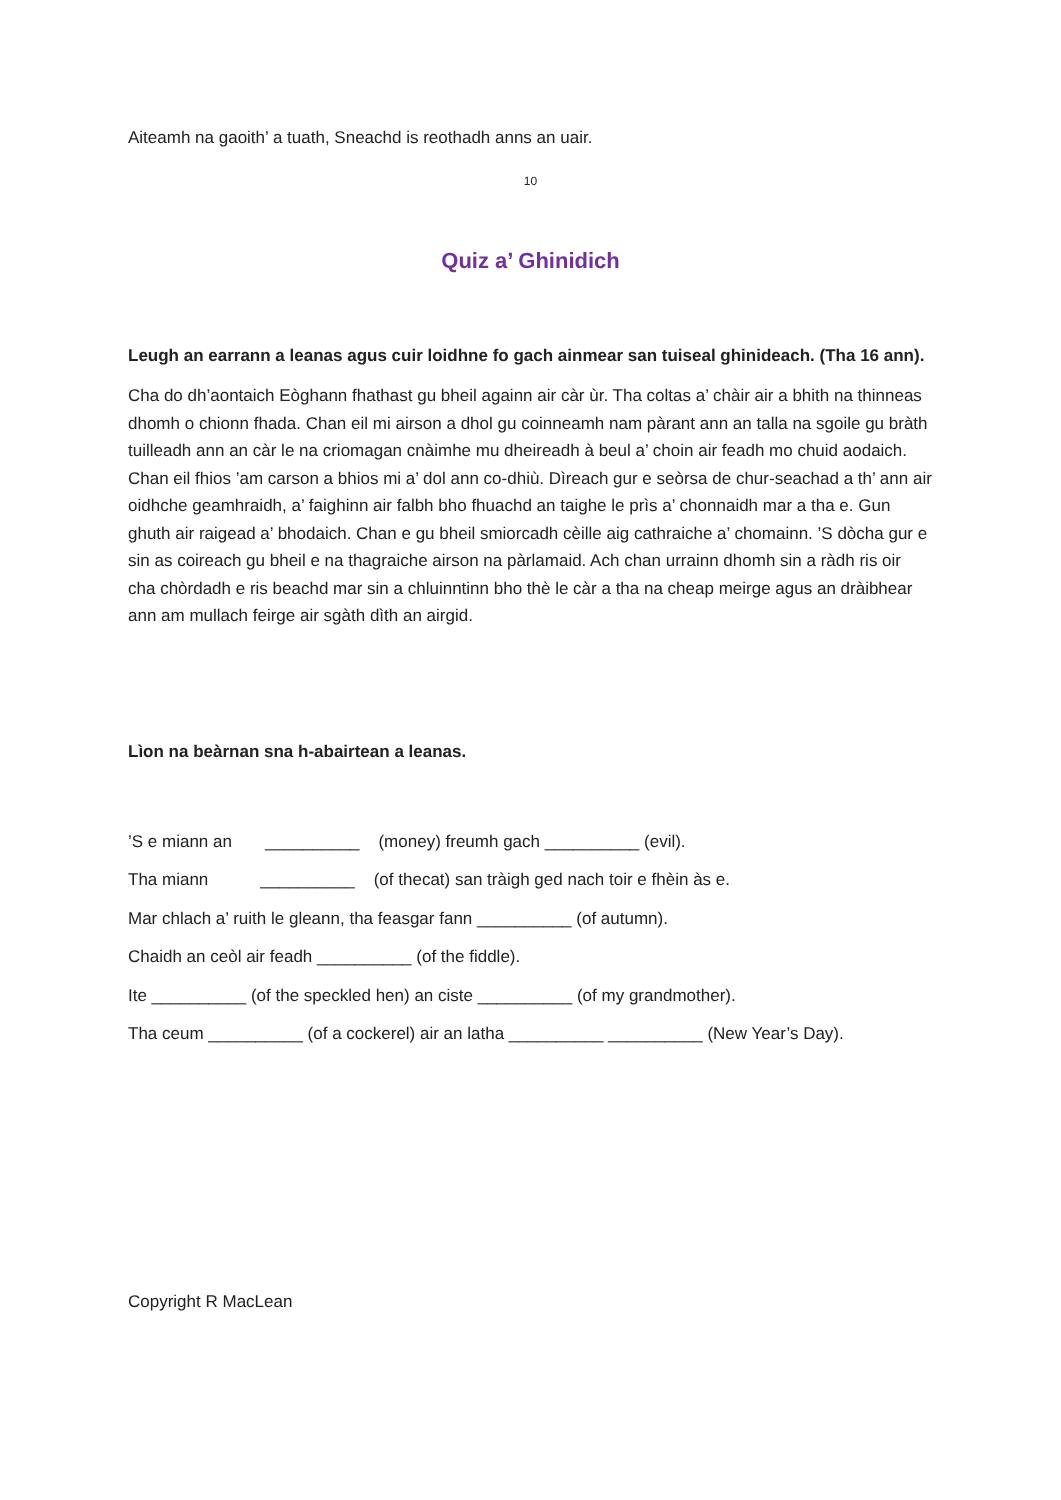Aiteamh na gaoith’ a tuath, Sneachd is reothadh anns an uair.
10
Quiz a’ Ghinidich
Leugh an earrann a leanas agus cuir loidhne fo gach ainmear san tuiseal ghinideach. (Tha 16 ann).
Cha do dh’aontaich Eòghann fhathast gu bheil againn air càr ùr. Tha coltas a’ chàir air a bhith na thinneas dhomh o chionn fhada. Chan eil mi airson a dhol gu coinneamh nam pàrant ann an talla na sgoile gu bràth tuilleadh ann an càr le na criomagan cnàimhe mu dheireadh à beul a’ choin air feadh mo chuid aodaich. Chan eil fhios ’am carson a bhios mi a’ dol ann co-dhiù. Dìreach gur e seòrsa de chur-seachad a th’ ann air oidhche geamhraidh, a’ faighinn air falbh bho fhuachd an taighe le prìs a’ chonnaidh mar a tha e. Gun ghuth air raigead a’ bhodaich. Chan e gu bheil smiorcadh cèille aig cathraiche a’ chomainn. ’S dòcha gur e sin as coireach gu bheil e na thagraiche airson na pàrlamaid. Ach chan urrainn dhomh sin a ràdh ris oir cha chòrdadh e ris beachd mar sin a chluinntinn bho thè le càr a tha na cheap meirge agus an dràibhear ann am mullach feirge air sgàth dìth an airgid.
Lìon na beàrnan sna h-abairtean a leanas.
’S e miann an __________ (money) freumh gach __________ (evil).
Tha miann __________ (of thecat) san tràigh ged nach toir e fhèin às e.
Mar chlach a’ ruith le gleann, tha feasgar fann __________ (of autumn).
Chaidh an ceòl air feadh __________ (of the fiddle).
Ite __________ (of the speckled hen) an ciste __________ (of my grandmother).
Tha ceum __________ (of a cockerel) air an latha __________ __________ (New Year’s Day).
Copyright R MacLean